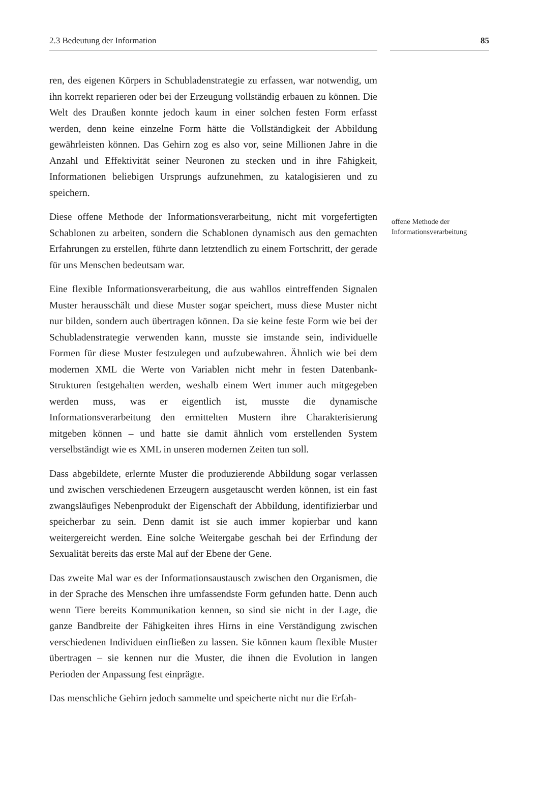2.3 Bedeutung der Information 85
ren, des eigenen Körpers in Schubladenstrategie zu erfassen, war notwendig, um ihn korrekt reparieren oder bei der Erzeugung vollständig erbauen zu können. Die Welt des Draußen konnte jedoch kaum in einer solchen festen Form erfasst werden, denn keine einzelne Form hätte die Vollständigkeit der Abbildung gewährleisten können. Das Gehirn zog es also vor, seine Millionen Jahre in die Anzahl und Effektivität seiner Neuronen zu stecken und in ihre Fähigkeit, Informationen beliebigen Ursprungs aufzunehmen, zu katalogisieren und zu speichern.
Diese offene Methode der Informationsverarbeitung, nicht mit vorgefertigten Schablonen zu arbeiten, sondern die Schablonen dynamisch aus den gemachten Erfahrungen zu erstellen, führte dann letztendlich zu einem Fortschritt, der gerade für uns Menschen bedeutsam war.
Eine flexible Informationsverarbeitung, die aus wahllos eintreffenden Signalen Muster herausschält und diese Muster sogar speichert, muss diese Muster nicht nur bilden, sondern auch übertragen können. Da sie keine feste Form wie bei der Schubladenstrategie verwenden kann, musste sie imstande sein, individuelle Formen für diese Muster festzulegen und aufzubewahren. Ähnlich wie bei dem modernen XML die Werte von Variablen nicht mehr in festen Datenbank-Strukturen festgehalten werden, weshalb einem Wert immer auch mitgegeben werden muss, was er eigentlich ist, musste die dynamische Informationsverarbeitung den ermittelten Mustern ihre Charakterisierung mitgeben können – und hatte sie damit ähnlich vom erstellenden System verselbständigt wie es XML in unseren modernen Zeiten tun soll.
Dass abgebildete, erlernte Muster die produzierende Abbildung sogar verlassen und zwischen verschiedenen Erzeugern ausgetauscht werden können, ist ein fast zwangsläufiges Nebenprodukt der Eigenschaft der Abbildung, identifizierbar und speicherbar zu sein. Denn damit ist sie auch immer kopierbar und kann weitergereicht werden. Eine solche Weitergabe geschah bei der Erfindung der Sexualität bereits das erste Mal auf der Ebene der Gene.
Das zweite Mal war es der Informationsaustausch zwischen den Organismen, die in der Sprache des Menschen ihre umfassendste Form gefunden hatte. Denn auch wenn Tiere bereits Kommunikation kennen, so sind sie nicht in der Lage, die ganze Bandbreite der Fähigkeiten ihres Hirns in eine Verständigung zwischen verschiedenen Individuen einfließen zu lassen. Sie können kaum flexible Muster übertragen – sie kennen nur die Muster, die ihnen die Evolution in langen Perioden der Anpassung fest einprägte.
Das menschliche Gehirn jedoch sammelte und speicherte nicht nur die Erfah-
offene Methode der Informationsverarbeitung